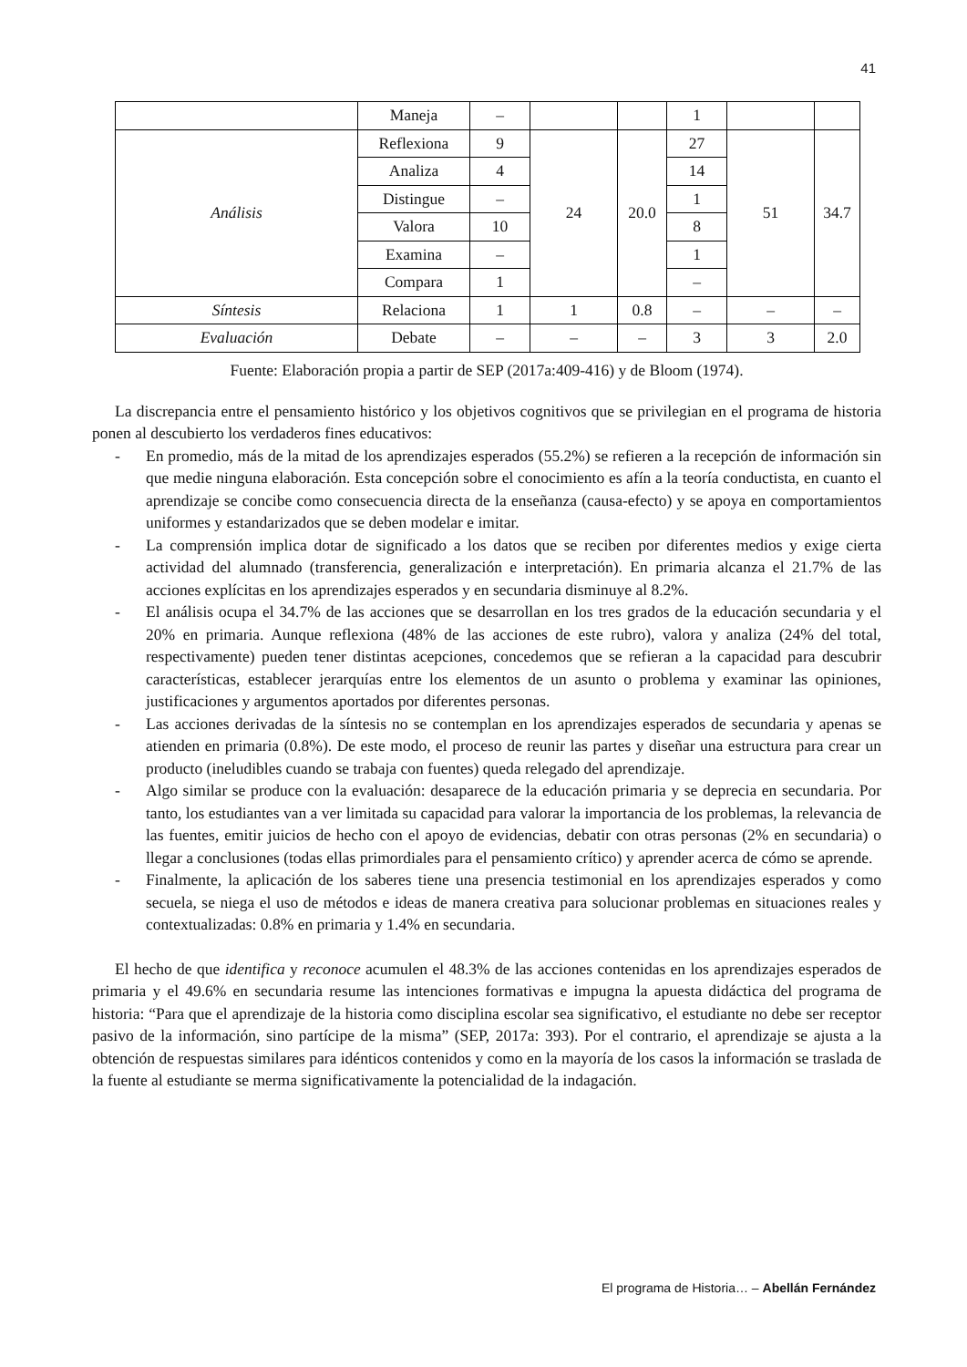41
| | Maneja | – | | | 1 | | |
| Análisis | Reflexiona | 9 | 24 | 20.0 | 27 | 51 | 34.7 |
| | Analiza | 4 | | | 14 | | |
| | Distingue | – | | | 1 | | |
| | Valora | 10 | | | 8 | | |
| | Examina | – | | | 1 | | |
| | Compara | 1 | | | – | | |
| Síntesis | Relaciona | 1 | 1 | 0.8 | – | – | – |
| Evaluación | Debate | – | – | – | 3 | 3 | 2.0 |
Fuente: Elaboración propia a partir de SEP (2017a:409-416) y de Bloom (1974).
La discrepancia entre el pensamiento histórico y los objetivos cognitivos que se privilegian en el programa de historia ponen al descubierto los verdaderos fines educativos:
- En promedio, más de la mitad de los aprendizajes esperados (55.2%) se refieren a la recepción de información sin que medie ninguna elaboración. Esta concepción sobre el conocimiento es afín a la teoría conductista, en cuanto el aprendizaje se concibe como consecuencia directa de la enseñanza (causa-efecto) y se apoya en comportamientos uniformes y estandarizados que se deben modelar e imitar.
- La comprensión implica dotar de significado a los datos que se reciben por diferentes medios y exige cierta actividad del alumnado (transferencia, generalización e interpretación). En primaria alcanza el 21.7% de las acciones explícitas en los aprendizajes esperados y en secundaria disminuye al 8.2%.
- El análisis ocupa el 34.7% de las acciones que se desarrollan en los tres grados de la educación secundaria y el 20% en primaria. Aunque reflexiona (48% de las acciones de este rubro), valora y analiza (24% del total, respectivamente) pueden tener distintas acepciones, concedemos que se refieran a la capacidad para descubrir características, establecer jerarquías entre los elementos de un asunto o problema y examinar las opiniones, justificaciones y argumentos aportados por diferentes personas.
- Las acciones derivadas de la síntesis no se contemplan en los aprendizajes esperados de secundaria y apenas se atienden en primaria (0.8%). De este modo, el proceso de reunir las partes y diseñar una estructura para crear un producto (ineludibles cuando se trabaja con fuentes) queda relegado del aprendizaje.
- Algo similar se produce con la evaluación: desaparece de la educación primaria y se deprecia en secundaria. Por tanto, los estudiantes van a ver limitada su capacidad para valorar la importancia de los problemas, la relevancia de las fuentes, emitir juicios de hecho con el apoyo de evidencias, debatir con otras personas (2% en secundaria) o llegar a conclusiones (todas ellas primordiales para el pensamiento crítico) y aprender acerca de cómo se aprende.
- Finalmente, la aplicación de los saberes tiene una presencia testimonial en los aprendizajes esperados y como secuela, se niega el uso de métodos e ideas de manera creativa para solucionar problemas en situaciones reales y contextualizadas: 0.8% en primaria y 1.4% en secundaria.
El hecho de que identifica y reconoce acumulen el 48.3% de las acciones contenidas en los aprendizajes esperados de primaria y el 49.6% en secundaria resume las intenciones formativas e impugna la apuesta didáctica del programa de historia: “Para que el aprendizaje de la historia como disciplina escolar sea significativo, el estudiante no debe ser receptor pasivo de la información, sino partícipe de la misma” (SEP, 2017a: 393). Por el contrario, el aprendizaje se ajusta a la obtención de respuestas similares para idénticos contenidos y como en la mayoría de los casos la información se traslada de la fuente al estudiante se merma significativamente la potencialidad de la indagación.
El programa de Historia… – Abellán Fernández